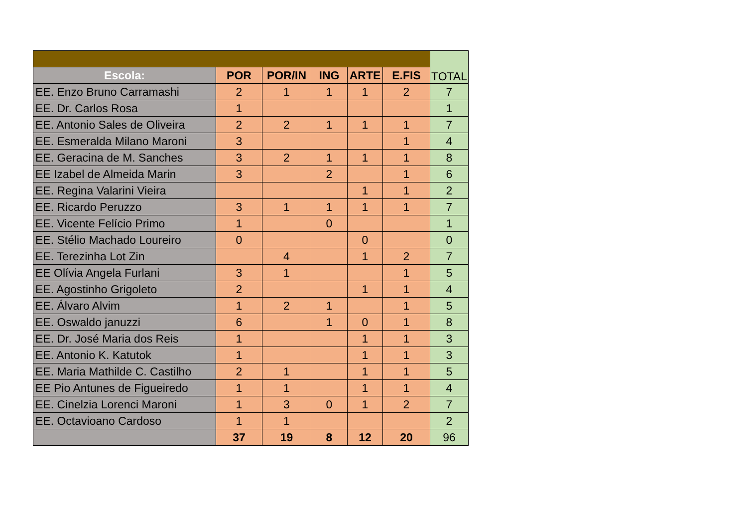| | | | | | | TOTAL |
| Escola: | POR | POR/IN | ING | ARTE | E.FIS | |
| EE. Enzo Bruno Carramashi | 2 | 1 | 1 | 1 | 2 | 7 |
| EE. Dr. Carlos Rosa | 1 | | | | | 1 |
| EE. Antonio Sales de Oliveira | 2 | 2 | 1 | 1 | 1 | 7 |
| EE. Esmeralda Milano Maroni | 3 | | | | 1 | 4 |
| EE. Geracina de M. Sanches | 3 | 2 | 1 | 1 | 1 | 8 |
| EE Izabel de Almeida Marin | 3 | | 2 | | 1 | 6 |
| EE. Regina Valarini Vieira | | | | 1 | 1 | 2 |
| EE. Ricardo Peruzzo | 3 | 1 | 1 | 1 | 1 | 7 |
| EE. Vicente Felício Primo | 1 | | 0 | | | 1 |
| EE. Stélio Machado Loureiro | 0 | | | 0 | | 0 |
| EE. Terezinha Lot Zin | | 4 | | 1 | 2 | 7 |
| EE Olívia Angela Furlani | 3 | 1 | | | 1 | 5 |
| EE. Agostinho Grigoleto | 2 | | | 1 | 1 | 4 |
| EE. Álvaro Alvim | 1 | 2 | 1 | | 1 | 5 |
| EE. Oswaldo januzzi | 6 | | 1 | 0 | 1 | 8 |
| EE. Dr. José Maria dos Reis | 1 | | | 1 | 1 | 3 |
| EE. Antonio K. Katutok | 1 | | | 1 | 1 | 3 |
| EE. Maria Mathilde C. Castilho | 2 | 1 | | 1 | 1 | 5 |
| EE Pio Antunes de Figueiredo | 1 | 1 | | 1 | 1 | 4 |
| EE. Cinelzia Lorenci Maroni | 1 | 3 | 0 | 1 | 2 | 7 |
| EE. Octavioano Cardoso | 1 | 1 | | | | 2 |
| | 37 | 19 | 8 | 12 | 20 | 96 |